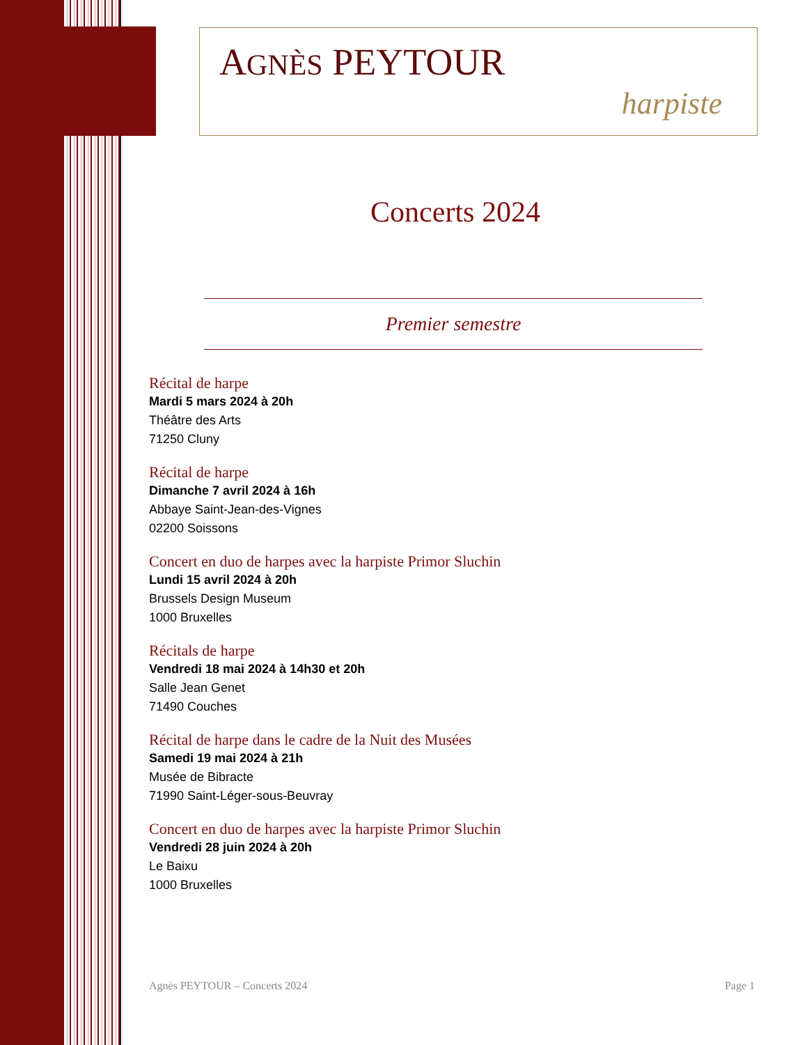AGNÈS PEYTOUR
harpiste
Concerts 2024
Premier semestre
Récital de harpe
Mardi 5 mars 2024 à 20h
Théâtre des Arts
71250 Cluny
Récital de harpe
Dimanche 7 avril 2024 à 16h
Abbaye Saint-Jean-des-Vignes
02200 Soissons
Concert en duo de harpes avec la harpiste Primor Sluchin
Lundi 15 avril 2024 à 20h
Brussels Design Museum
1000 Bruxelles
Récitals de harpe
Vendredi 18 mai 2024 à 14h30 et 20h
Salle Jean Genet
71490 Couches
Récital de harpe dans le cadre de la Nuit des Musées
Samedi 19 mai 2024 à 21h
Musée de Bibracte
71990 Saint-Léger-sous-Beuvray
Concert en duo de harpes avec la harpiste Primor Sluchin
Vendredi 28 juin 2024 à 20h
Le Baixu
1000 Bruxelles
Agnès PEYTOUR – Concerts 2024 Page 1